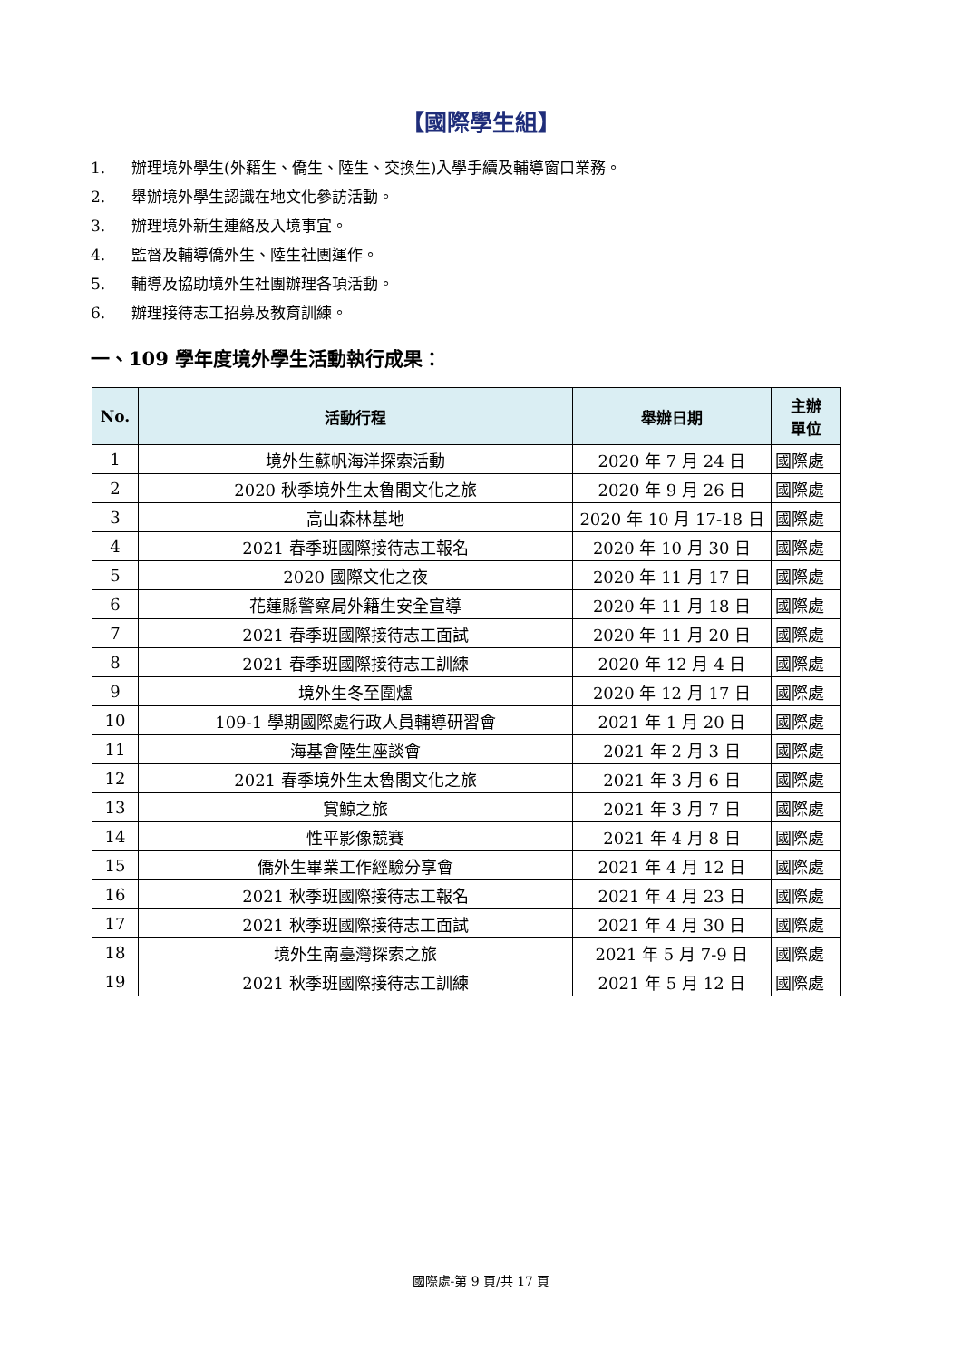【國際學生組】
1. 辦理境外學生(外籍生、僑生、陸生、交換生)入學手續及輔導窗口業務。
2. 舉辦境外學生認識在地文化參訪活動。
3. 辦理境外新生連絡及入境事宜。
4. 監督及輔導僑外生、陸生社團運作。
5. 輔導及協助境外生社團辦理各項活動。
6. 辦理接待志工招募及教育訓練。
一、109 學年度境外學生活動執行成果：
| No. | 活動行程 | 舉辦日期 | 主辦 單位 |
| --- | --- | --- | --- |
| 1 | 境外生蘇帆海洋探索活動 | 2020 年 7 月 24 日 | 國際處 |
| 2 | 2020 秋季境外生太魯閣文化之旅 | 2020 年 9 月 26 日 | 國際處 |
| 3 | 高山森林基地 | 2020 年 10 月 17-18 日 | 國際處 |
| 4 | 2021 春季班國際接待志工報名 | 2020 年 10 月 30 日 | 國際處 |
| 5 | 2020 國際文化之夜 | 2020 年 11 月 17 日 | 國際處 |
| 6 | 花蓮縣警察局外籍生安全宣導 | 2020 年 11 月 18 日 | 國際處 |
| 7 | 2021 春季班國際接待志工面試 | 2020 年 11 月 20 日 | 國際處 |
| 8 | 2021 春季班國際接待志工訓練 | 2020 年 12 月 4 日 | 國際處 |
| 9 | 境外生冬至圍爐 | 2020 年 12 月 17 日 | 國際處 |
| 10 | 109-1 學期國際處行政人員輔導研習會 | 2021 年 1 月 20 日 | 國際處 |
| 11 | 海基會陸生座談會 | 2021 年 2 月 3 日 | 國際處 |
| 12 | 2021 春季境外生太魯閣文化之旅 | 2021 年 3 月 6 日 | 國際處 |
| 13 | 賞鯨之旅 | 2021 年 3 月 7 日 | 國際處 |
| 14 | 性平影像競賽 | 2021 年 4 月 8 日 | 國際處 |
| 15 | 僑外生畢業工作經驗分享會 | 2021 年 4 月 12 日 | 國際處 |
| 16 | 2021 秋季班國際接待志工報名 | 2021 年 4 月 23 日 | 國際處 |
| 17 | 2021 秋季班國際接待志工面試 | 2021 年 4 月 30 日 | 國際處 |
| 18 | 境外生南臺灣探索之旅 | 2021 年 5 月 7-9 日 | 國際處 |
| 19 | 2021 秋季班國際接待志工訓練 | 2021 年 5 月 12 日 | 國際處 |
國際處-第 9 頁/共 17 頁